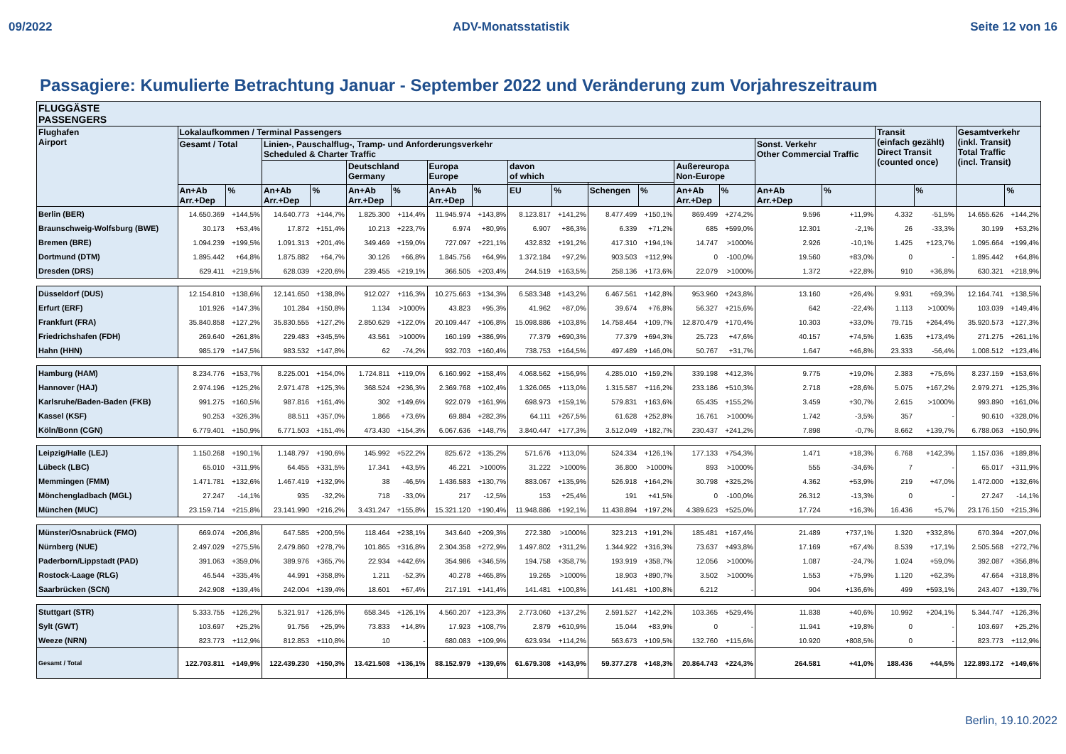09/2022 ADV-Monatsstatistik Seite 12 von 16
Passagiere: Kumulierte Betrachtung Januar - September 2022 und Veränderung zum Vorjahreszeitraum
| FLUGGÄSTE PASSENGERS | | | | | | | | | | | | | | | | | | | | |
| --- | --- | --- | --- | --- | --- | --- | --- | --- | --- | --- | --- | --- | --- | --- | --- | --- | --- | --- | --- | --- |
| Flughafen Airport | Lokalaufkommen / Terminal Passengers | | | | | | | | | | | | | | | | Transit (einfach gezählt) Direct Transit (counted once) | | Gesamtverkehr (inkl. Transit) Total Traffic (incl. Transit) | |
| | Gesamt / Total | | Linien-, Pauschalflug-, Tramp- und Anforderungsverkehr Scheduled & Charter Traffic | | | | | | | | | | | | Sonst. Verkehr Other Commercial Traffic | | | | | |
| | | | | | Deutschland Germany | | Europa Europe | | davon of which | | | | Außereuropa Non-Europe | | | | | | | |
| | An+Ab Arr.+Dep | % | An+Ab Arr.+Dep | % | An+Ab Arr.+Dep | % | An+Ab Arr.+Dep | % | EU | % | Schengen | % | An+Ab Arr.+Dep | % | An+Ab Arr.+Dep | % | | % | | % |
| Berlin (BER) | 14.650.369 | +144,5% | 14.640.773 | +144,7% | 1.825.300 | +114,4% | 11.945.974 | +143,8% | 8.123.817 | +141,2% | 8.477.499 | +150,1% | 869.499 | +274,2% | 9.596 | +11,9% | 4.332 | -51,5% | 14.655.626 | +144,2% |
| Braunschweig-Wolfsburg (BWE) | 30.173 | +53,4% | 17.872 | +151,4% | 10.213 | +223,7% | 6.974 | +80,9% | 6.907 | +86,3% | 6.339 | +71,2% | 685 | +599,0% | 12.301 | -2,1% | 26 | -33,3% | 30.199 | +53,2% |
| Bremen (BRE) | 1.094.239 | +199,5% | 1.091.313 | +201,4% | 349.469 | +159,0% | 727.097 | +221,1% | 432.832 | +191,2% | 417.310 | +194,1% | 14.747 | >1000% | 2.926 | -10,1% | 1.425 | +123,7% | 1.095.664 | +199,4% |
| Dortmund (DTM) | 1.895.442 | +64,8% | 1.875.882 | +64,7% | 30.126 | +66,8% | 1.845.756 | +64,9% | 1.372.184 | +97,2% | 903.503 | +112,9% | 0 | -100,0% | 19.560 | +83,0% | 0 | - | 1.895.442 | +64,8% |
| Dresden (DRS) | 629.411 | +219,5% | 628.039 | +220,6% | 239.455 | +219,1% | 366.505 | +203,4% | 244.519 | +163,5% | 258.136 | +173,6% | 22.079 | >1000% | 1.372 | +22,8% | 910 | +36,8% | 630.321 | +218,9% |
| Düsseldorf (DUS) | 12.154.810 | +138,6% | 12.141.650 | +138,8% | 912.027 | +116,3% | 10.275.663 | +134,3% | 6.583.348 | +143,2% | 6.467.561 | +142,8% | 953.960 | +243,8% | 13.160 | +26,4% | 9.931 | +69,3% | 12.164.741 | +138,5% |
| Erfurt (ERF) | 101.926 | +147,3% | 101.284 | +150,8% | 1.134 | >1000% | 43.823 | +95,3% | 41.962 | +87,0% | 39.674 | +76,8% | 56.327 | +215,6% | 642 | -22,4% | 1.113 | >1000% | 103.039 | +149,4% |
| Frankfurt (FRA) | 35.840.858 | +127,2% | 35.830.555 | +127,2% | 2.850.629 | +122,0% | 20.109.447 | +106,8% | 15.098.886 | +103,8% | 14.758.464 | +109,7% | 12.870.479 | +170,4% | 10.303 | +33,0% | 79.715 | +264,4% | 35.920.573 | +127,3% |
| Friedrichshafen (FDH) | 269.640 | +261,8% | 229.483 | +345,5% | 43.561 | >1000% | 160.199 | +386,9% | 77.379 | +690,3% | 77.379 | +694,3% | 25.723 | +47,6% | 40.157 | +74,5% | 1.635 | +173,4% | 271.275 | +261,1% |
| Hahn (HHN) | 985.179 | +147,5% | 983.532 | +147,8% | 62 | -74,2% | 932.703 | +160,4% | 738.753 | +164,5% | 497.489 | +146,0% | 50.767 | +31,7% | 1.647 | +46,8% | 23.333 | -56,4% | 1.008.512 | +123,4% |
| Hamburg (HAM) | 8.234.776 | +153,7% | 8.225.001 | +154,0% | 1.724.811 | +119,0% | 6.160.992 | +158,4% | 4.068.562 | +156,9% | 4.285.010 | +159,2% | 339.198 | +412,3% | 9.775 | +19,0% | 2.383 | +75,6% | 8.237.159 | +153,6% |
| Hannover (HAJ) | 2.974.196 | +125,2% | 2.971.478 | +125,3% | 368.524 | +236,3% | 2.369.768 | +102,4% | 1.326.065 | +113,0% | 1.315.587 | +116,2% | 233.186 | +510,3% | 2.718 | +28,6% | 5.075 | +167,2% | 2.979.271 | +125,3% |
| Karlsruhe/Baden-Baden (FKB) | 991.275 | +160,5% | 987.816 | +161,4% | 302 | +149,6% | 922.079 | +161,9% | 698.973 | +159,1% | 579.831 | +163,6% | 65.435 | +155,2% | 3.459 | +30,7% | 2.615 | >1000% | 993.890 | +161,0% |
| Kassel (KSF) | 90.253 | +326,3% | 88.511 | +357,0% | 1.866 | +73,6% | 69.884 | +282,3% | 64.111 | +267,5% | 61.628 | +252,8% | 16.761 | >1000% | 1.742 | -3,5% | 357 | - | 90.610 | +328,0% |
| Köln/Bonn (CGN) | 6.779.401 | +150,9% | 6.771.503 | +151,4% | 473.430 | +154,3% | 6.067.636 | +148,7% | 3.840.447 | +177,3% | 3.512.049 | +182,7% | 230.437 | +241,2% | 7.898 | -0,7% | 8.662 | +139,7% | 6.788.063 | +150,9% |
| Leipzig/Halle (LEJ) | 1.150.268 | +190,1% | 1.148.797 | +190,6% | 145.992 | +522,2% | 825.672 | +135,2% | 571.676 | +113,0% | 524.334 | +126,1% | 177.133 | +754,3% | 1.471 | +18,3% | 6.768 | +142,3% | 1.157.036 | +189,8% |
| Lübeck (LBC) | 65.010 | +311,9% | 64.455 | +331,5% | 17.341 | +43,5% | 46.221 | >1000% | 31.222 | >1000% | 36.800 | >1000% | 893 | >1000% | 555 | -34,6% | 7 | - | 65.017 | +311,9% |
| Memmingen (FMM) | 1.471.781 | +132,6% | 1.467.419 | +132,9% | 38 | -46,5% | 1.436.583 | +130,7% | 883.067 | +135,9% | 526.918 | +164,2% | 30.798 | +325,2% | 4.362 | +53,9% | 219 | +47,0% | 1.472.000 | +132,6% |
| Mönchengladbach (MGL) | 27.247 | -14,1% | 935 | -32,2% | 718 | -33,0% | 217 | -12,5% | 153 | +25,4% | 191 | +41,5% | 0 | -100,0% | 26.312 | -13,3% | 0 | - | 27.247 | -14,1% |
| München (MUC) | 23.159.714 | +215,8% | 23.141.990 | +216,2% | 3.431.247 | +155,8% | 15.321.120 | +190,4% | 11.948.886 | +192,1% | 11.438.894 | +197,2% | 4.389.623 | +525,0% | 17.724 | +16,3% | 16.436 | +5,7% | 23.176.150 | +215,3% |
| Münster/Osnabrück (FMO) | 669.074 | +206,8% | 647.585 | +200,5% | 118.464 | +238,1% | 343.640 | +209,3% | 272.380 | >1000% | 323.213 | +191,2% | 185.481 | +167,4% | 21.489 | +737,1% | 1.320 | +332,8% | 670.394 | +207,0% |
| Nürnberg (NUE) | 2.497.029 | +275,5% | 2.479.860 | +278,7% | 101.865 | +316,8% | 2.304.358 | +272,9% | 1.497.802 | +311,2% | 1.344.922 | +316,3% | 73.637 | +493,8% | 17.169 | +67,4% | 8.539 | +17,1% | 2.505.568 | +272,7% |
| Paderborn/Lippstadt (PAD) | 391.063 | +359,0% | 389.976 | +365,7% | 22.934 | +442,6% | 354.986 | +346,5% | 194.758 | +358,7% | 193.919 | +358,7% | 12.056 | >1000% | 1.087 | -24,7% | 1.024 | +59,0% | 392.087 | +356,8% |
| Rostock-Laage (RLG) | 46.544 | +335,4% | 44.991 | +358,8% | 1.211 | -52,3% | 40.278 | +465,8% | 19.265 | >1000% | 18.903 | +890,7% | 3.502 | >1000% | 1.553 | +75,9% | 1.120 | +62,3% | 47.664 | +318,8% |
| Saarbrücken (SCN) | 242.908 | +139,4% | 242.004 | +139,4% | 18.601 | +67,4% | 217.191 | +141,4% | 141.481 | +100,8% | 141.481 | +100,8% | 6.212 | - | 904 | +136,6% | 499 | +593,1% | 243.407 | +139,7% |
| Stuttgart (STR) | 5.333.755 | +126,2% | 5.321.917 | +126,5% | 658.345 | +126,1% | 4.560.207 | +123,3% | 2.773.060 | +137,2% | 2.591.527 | +142,2% | 103.365 | +529,4% | 11.838 | +40,6% | 10.992 | +204,1% | 5.344.747 | +126,3% |
| Sylt (GWT) | 103.697 | +25,2% | 91.756 | +25,9% | 73.833 | +14,8% | 17.923 | +108,7% | 2.879 | +610,9% | 15.044 | +83,9% | 0 | - | 11.941 | +19,8% | 0 | - | 103.697 | +25,2% |
| Weeze (NRN) | 823.773 | +112,9% | 812.853 | +110,8% | 10 | - | 680.083 | +109,9% | 623.934 | +114,2% | 563.673 | +109,5% | 132.760 | +115,6% | 10.920 | +808,5% | 0 | - | 823.773 | +112,9% |
| Gesamt / Total | 122.703.811 | +149,9% | 122.439.230 | +150,3% | 13.421.508 | +136,1% | 88.152.979 | +139,6% | 61.679.308 | +143,9% | 59.377.278 | +148,3% | 20.864.743 | +224,3% | 264.581 | +41,0% | 188.436 | +44,5% | 122.893.172 | +149,6% |
Berlin, 19.10.2022